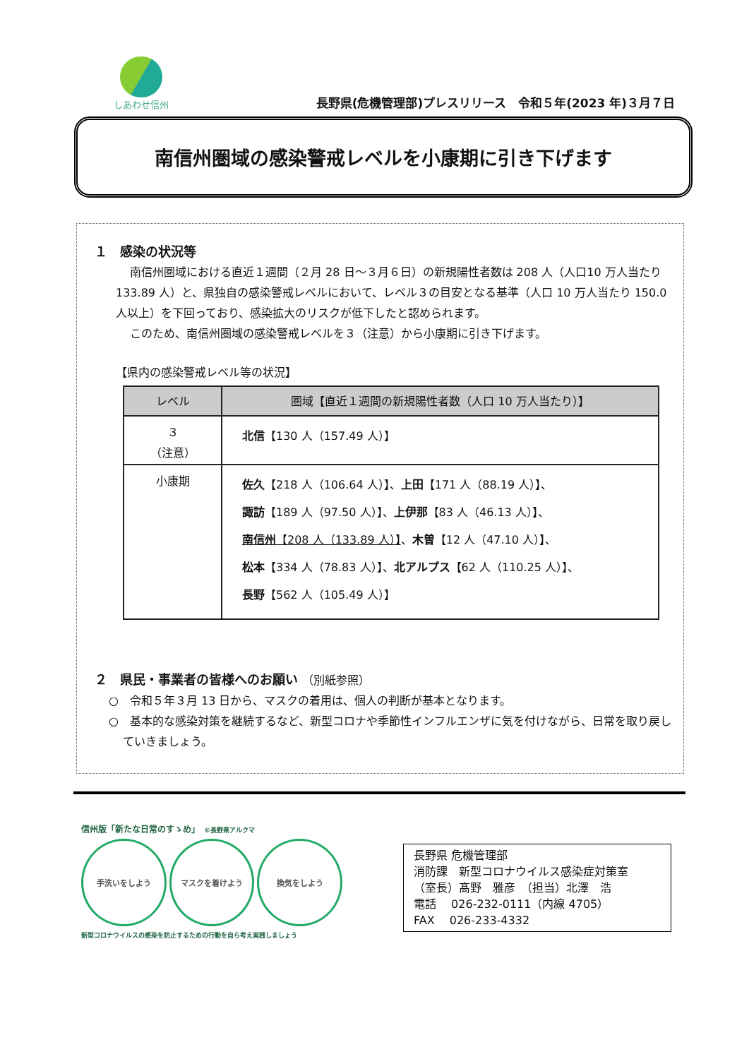しあわせ信州
長野県(危機管理部)プレスリリース　令和５年(2023 年)３月７日
南信州圏域の感染警戒レベルを小康期に引き下げます
１　感染の状況等
南信州圏域における直近１週間（２月 28 日～３月６日）の新規陽性者数は 208 人（人口10 万人当たり 133.89 人）と、県独自の感染警戒レベルにおいて、レベル３の目安となる基準（人口 10 万人当たり 150.0 人以上）を下回っており、感染拡大のリスクが低下したと認められます。
このため、南信州圏域の感染警戒レベルを３（注意）から小康期に引き下げます。
【県内の感染警戒レベル等の状況】
| レベル | 圏域【直近１週間の新規陽性者数（人口 10 万人当たり）】 |
| --- | --- |
| ３ （注意） | 北信 【130 人（157.49 人）】 |
| 小康期 | 佐久 【218 人（106.64 人）】、 上田 【171 人（88.19 人）】、 諏訪 【189 人（97.50 人）】、 上伊那 【83 人（46.13 人）】、 南信州 【208 人（133.89 人）】 、 木曽 【12 人（47.10 人）】、 松本 【334 人（78.83 人）】、 北アルプス 【62 人（110.25 人）】、 長野 【562 人（105.49 人）】 |
２　県民・事業者の皆様へのお願い （別紙参照）
○　令和５年３月 13 日から、マスクの着用は、個人の判断が基本となります。
○　基本的な感染対策を継続するなど、新型コロナや季節性インフルエンザに気を付けながら、日常を取り戻していきましょう。
信州版「新たな日常のすゝめ」　©長野県アルクマ
手洗いをしよう マスクを着けよう 換気をしよう
新型コロナウイルスの感染を防止するための行動を自ら考え実践しましょう
長野県 危機管理部
消防課　新型コロナウイルス感染症対策室
（室長）髙野　雅彦　（担当）北澤　浩
電話　 026-232-0111（内線 4705）
FAX　 026-233-4332